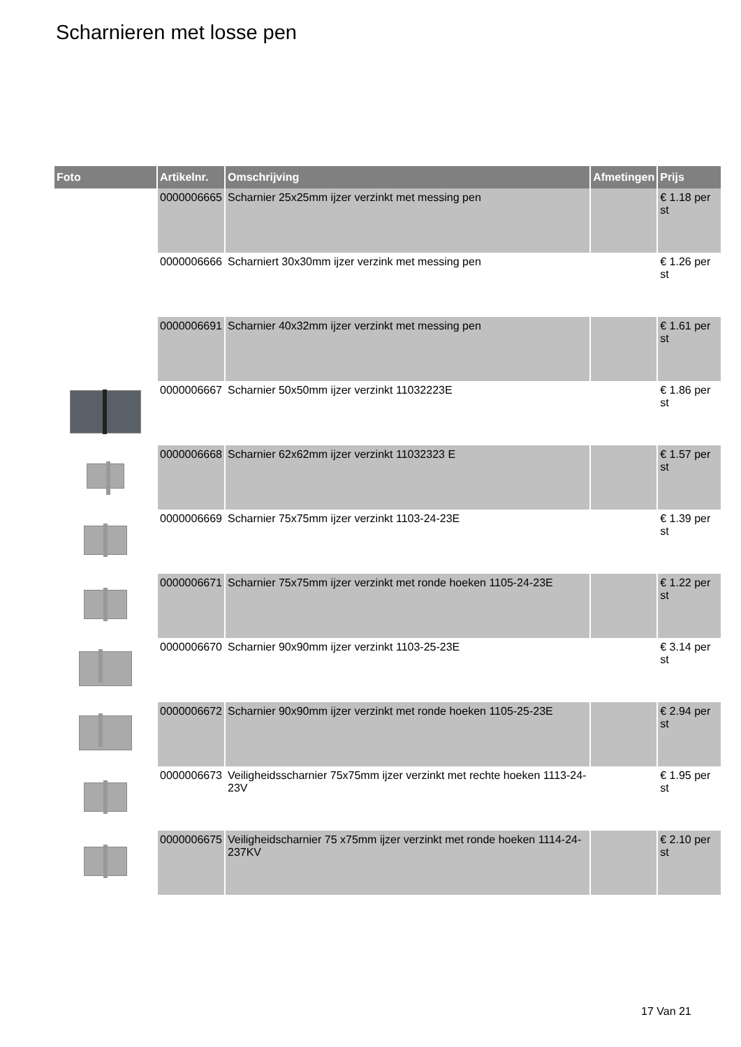Scharnieren met losse pen
| Foto | Artikelnr. | Omschrijving | Afmetingen | Prijs |
| --- | --- | --- | --- | --- |
| | 0000006665 | Scharnier 25x25mm ijzer verzinkt met messing pen | | € 1.18 per st |
| | 0000006666 | Scharniert 30x30mm ijzer verzink met messing pen | | € 1.26 per st |
| | 0000006691 | Scharnier 40x32mm ijzer verzinkt met messing pen | | € 1.61 per st |
| | 0000006667 | Scharnier 50x50mm ijzer verzinkt 11032223E | | € 1.86 per st |
| | 0000006668 | Scharnier 62x62mm ijzer verzinkt 11032323 E | | € 1.57 per st |
| | 0000006669 | Scharnier 75x75mm ijzer verzinkt 1103-24-23E | | € 1.39 per st |
| | 0000006671 | Scharnier 75x75mm ijzer verzinkt met ronde hoeken 1105-24-23E | | € 1.22 per st |
| | 0000006670 | Scharnier 90x90mm ijzer verzinkt 1103-25-23E | | € 3.14 per st |
| | 0000006672 | Scharnier 90x90mm ijzer verzinkt met ronde hoeken 1105-25-23E | | € 2.94 per st |
| | 0000006673 | Veiligheidsscharnier 75x75mm ijzer verzinkt met rechte hoeken 1113-24-23V | | € 1.95 per st |
| | 0000006675 | Veiligheidscharnier 75 x75mm ijzer verzinkt met ronde hoeken 1114-24-237KV | | € 2.10 per st |
17 Van 21